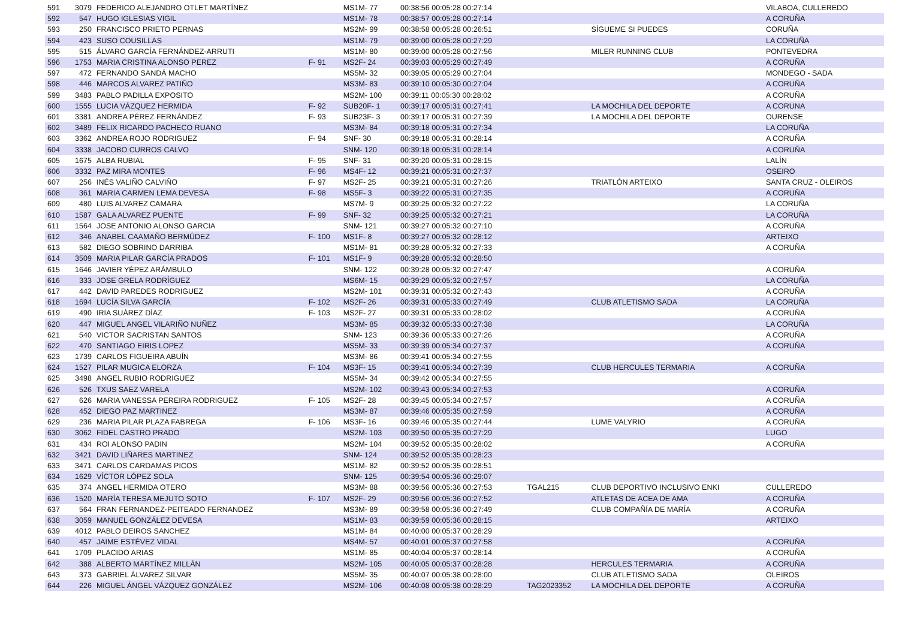| 591 | 3079 | FEDERICO ALEJANDRO OTLET MARTÍNEZ | | MS1M- 77 | 00:38:56 00:05:28 00:27:14 | | | VILABOA, CULLEREDO |
| 592 | 547 | HUGO IGLESIAS VIGIL | | MS1M- 78 | 00:38:57 00:05:28 00:27:14 | | | A CORUÑA |
| 593 | 250 | FRANCISCO PRIETO PERNAS | | MS2M- 99 | 00:38:58 00:05:28 00:26:51 | | SÍGUEME SI PUEDES | CORUÑA |
| 594 | 423 | SUSO COUSILLAS | | MS1M- 79 | 00:39:00 00:05:28 00:27:29 | | | LA CORUÑA |
| 595 | 515 | ÁLVARO GARCÍA FERNÁNDEZ-ARRUTI | | MS1M- 80 | 00:39:00 00:05:28 00:27:56 | | MILER RUNNING CLUB | PONTEVEDRA |
| 596 | 1753 | MARIA CRISTINA ALONSO PEREZ | F- 91 | MS2F- 24 | 00:39:03 00:05:29 00:27:49 | | | A CORUÑA |
| 597 | 472 | FERNANDO SANDÁ MACHO | | MS5M- 32 | 00:39:05 00:05:29 00:27:04 | | | MONDEGO - SADA |
| 598 | 446 | MARCOS ALVAREZ PATIÑO | | MS3M- 83 | 00:39:10 00:05:30 00:27:04 | | | A CORUÑA |
| 599 | 3483 | PABLO PADILLA EXPOSITO | | MS2M- 100 | 00:39:11 00:05:30 00:28:02 | | | A CORUÑA |
| 600 | 1555 | LUCIA VÁZQUEZ HERMIDA | F- 92 | SUB20F- 1 | 00:39:17 00:05:31 00:27:41 | | LA MOCHILA DEL DEPORTE | A CORUNA |
| 601 | 3381 | ANDREA PÉREZ FERNÁNDEZ | F- 93 | SUB23F- 3 | 00:39:17 00:05:31 00:27:39 | | LA MOCHILA DEL DEPORTE | OURENSE |
| 602 | 3489 | FELIX RICARDO PACHECO RUANO | | MS3M- 84 | 00:39:18 00:05:31 00:27:34 | | | LA CORUÑA |
| 603 | 3362 | ANDREA ROJO RODRIGUEZ | F- 94 | SNF- 30 | 00:39:18 00:05:31 00:28:14 | | | A CORUÑA |
| 604 | 3338 | JACOBO CURROS CALVO | | SNM- 120 | 00:39:18 00:05:31 00:28:14 | | | A CORUÑA |
| 605 | 1675 | ALBA RUBIAL | F- 95 | SNF- 31 | 00:39:20 00:05:31 00:28:15 | | | LALÍN |
| 606 | 3332 | PAZ MIRA MONTES | F- 96 | MS4F- 12 | 00:39:21 00:05:31 00:27:37 | | | OSEIRO |
| 607 | 256 | INÉS VALIÑO CALVIÑO | F- 97 | MS2F- 25 | 00:39:21 00:05:31 00:27:26 | | TRIATLÓN ARTEIXO | SANTA CRUZ - OLEIROS |
| 608 | 361 | MARIA CARMEN LEMA DEVESA | F- 98 | MS5F- 3 | 00:39:22 00:05:31 00:27:35 | | | A CORUÑA |
| 609 | 480 | LUIS ALVAREZ CAMARA | | MS7M- 9 | 00:39:25 00:05:32 00:27:22 | | | LA CORUÑA |
| 610 | 1587 | GALA ALVAREZ PUENTE | F- 99 | SNF- 32 | 00:39:25 00:05:32 00:27:21 | | | LA CORUÑA |
| 611 | 1564 | JOSE ANTONIO ALONSO GARCIA | | SNM- 121 | 00:39:27 00:05:32 00:27:10 | | | A CORUÑA |
| 612 | 346 | ANABEL CAAMAÑO BERMÚDEZ | F- 100 | MS1F- 8 | 00:39:27 00:05:32 00:28:12 | | | ARTEIXO |
| 613 | 582 | DIEGO SOBRINO DARRIBA | | MS1M- 81 | 00:39:28 00:05:32 00:27:33 | | | A CORUÑA |
| 614 | 3509 | MARIA PILAR GARCÍA PRADOS | F- 101 | MS1F- 9 | 00:39:28 00:05:32 00:28:50 | | | |
| 615 | 1646 | JAVIER YÉPEZ ARÁMBULO | | SNM- 122 | 00:39:28 00:05:32 00:27:47 | | | A CORUÑA |
| 616 | 333 | JOSE GRELA RODRÍGUEZ | | MS6M- 15 | 00:39:29 00:05:32 00:27:57 | | | LA CORUÑA |
| 617 | 442 | DAVID PAREDES RODRIGUEZ | | MS2M- 101 | 00:39:31 00:05:32 00:27:43 | | | A CORUÑA |
| 618 | 1694 | LUCÍA SILVA GARCÍA | F- 102 | MS2F- 26 | 00:39:31 00:05:33 00:27:49 | | CLUB ATLETISMO SADA | LA CORUÑA |
| 619 | 490 | IRIA SUÁREZ DÍAZ | F- 103 | MS2F- 27 | 00:39:31 00:05:33 00:28:02 | | | A CORUÑA |
| 620 | 447 | MIGUEL ANGEL VILARIÑO NUÑEZ | | MS3M- 85 | 00:39:32 00:05:33 00:27:38 | | | LA CORUÑA |
| 621 | 540 | VICTOR SACRISTAN SANTOS | | SNM- 123 | 00:39:36 00:05:33 00:27:26 | | | A CORUÑA |
| 622 | 470 | SANTIAGO EIRIS LOPEZ | | MS5M- 33 | 00:39:39 00:05:34 00:27:37 | | | A CORUÑA |
| 623 | 1739 | CARLOS FIGUEIRA ABUÍN | | MS3M- 86 | 00:39:41 00:05:34 00:27:55 | | | |
| 624 | 1527 | PILAR MUGICA ELORZA | F- 104 | MS3F- 15 | 00:39:41 00:05:34 00:27:39 | | CLUB HERCULES TERMARIA | A CORUÑA |
| 625 | 3498 | ANGEL RUBIO RODRIGUEZ | | MS5M- 34 | 00:39:42 00:05:34 00:27:55 | | | |
| 626 | 526 | TXUS SAEZ VARELA | | MS2M- 102 | 00:39:43 00:05:34 00:27:53 | | | A CORUÑA |
| 627 | 626 | MARIA VANESSA PEREIRA RODRIGUEZ | F- 105 | MS2F- 28 | 00:39:45 00:05:34 00:27:57 | | | A CORUÑA |
| 628 | 452 | DIEGO PAZ MARTINEZ | | MS3M- 87 | 00:39:46 00:05:35 00:27:59 | | | A CORUÑA |
| 629 | 236 | MARIA PILAR PLAZA FABREGA | F- 106 | MS3F- 16 | 00:39:46 00:05:35 00:27:44 | | LUME VALYRIO | A CORUÑA |
| 630 | 3062 | FIDEL CASTRO PRADO | | MS2M- 103 | 00:39:50 00:05:35 00:27:29 | | | LUGO |
| 631 | 434 | ROI ALONSO PADIN | | MS2M- 104 | 00:39:52 00:05:35 00:28:02 | | | A CORUÑA |
| 632 | 3421 | DAVID LIÑARES MARTINEZ | | SNM- 124 | 00:39:52 00:05:35 00:28:23 | | | |
| 633 | 3471 | CARLOS CARDAMAS PICOS | | MS1M- 82 | 00:39:52 00:05:35 00:28:51 | | | |
| 634 | 1629 | VÍCTOR LÓPEZ SOLA | | SNM- 125 | 00:39:54 00:05:36 00:29:07 | | | |
| 635 | 374 | ANGEL HERMIDA OTERO | | MS3M- 88 | 00:39:56 00:05:36 00:27:53 | TGAL215 | CLUB DEPORTIVO INCLUSIVO ENKI | CULLEREDO |
| 636 | 1520 | MARÍA TERESA MEJUTO SOTO | F- 107 | MS2F- 29 | 00:39:56 00:05:36 00:27:52 | | ATLETAS DE ACEA DE AMA | A CORUÑA |
| 637 | 564 | FRAN FERNANDEZ-PEITEADO FERNANDEZ | | MS3M- 89 | 00:39:58 00:05:36 00:27:49 | | CLUB COMPAÑÍA DE MARÍA | A CORUÑA |
| 638 | 3059 | MANUEL GONZÁLEZ DEVESA | | MS1M- 83 | 00:39:59 00:05:36 00:28:15 | | | ARTEIXO |
| 639 | 4012 | PABLO DEIROS SANCHEZ | | MS1M- 84 | 00:40:00 00:05:37 00:28:29 | | | |
| 640 | 457 | JAIME ESTÉVEZ VIDAL | | MS4M- 57 | 00:40:01 00:05:37 00:27:58 | | | A CORUÑA |
| 641 | 1709 | PLACIDO ARIAS | | MS1M- 85 | 00:40:04 00:05:37 00:28:14 | | | A CORUÑA |
| 642 | 388 | ALBERTO MARTÍNEZ MILLÁN | | MS2M- 105 | 00:40:05 00:05:37 00:28:28 | | HERCULES TERMARIA | A CORUÑA |
| 643 | 373 | GABRIEL ÁLVAREZ SILVAR | | MS5M- 35 | 00:40:07 00:05:38 00:28:00 | | CLUB ATLETISMO SADA | OLEIROS |
| 644 | 226 | MIGUEL ÁNGEL VÁZQUEZ GONZÁLEZ | | MS2M- 106 | 00:40:08 00:05:38 00:28:29 | TAG2023352 | LA MOCHILA DEL DEPORTE | A CORUÑA |